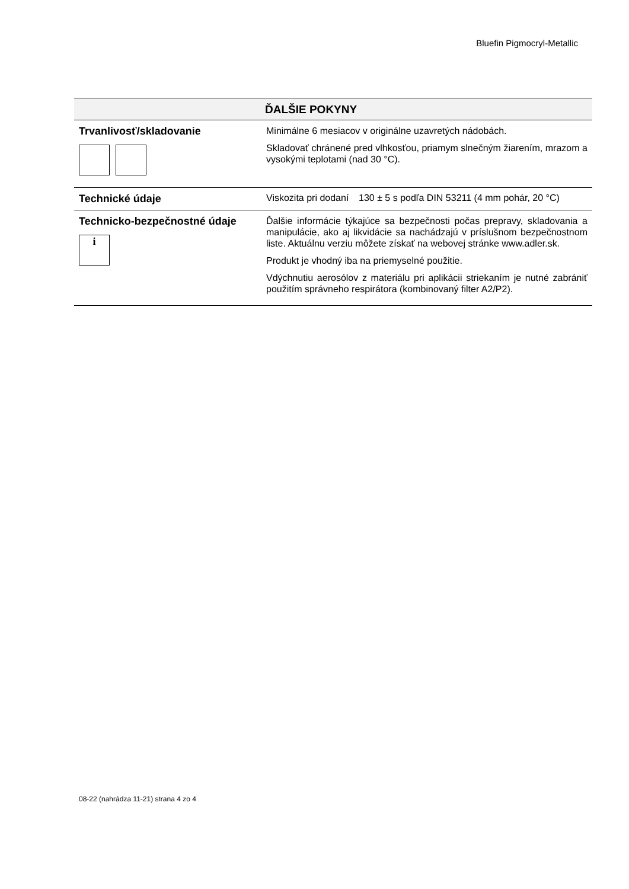Bluefin Pigmocryl-Metallic
| ĎALŠIE POKYNY | | |
| --- | --- | --- |
| Trvanlivosť/skladovanie | Minimálne 6 mesiacov v originálne uzavretých nádobách. Skladovať chránené pred vlhkosťou, priamym slnečným žiarením, mrazom a vysokými teplotami (nad 30 °C). | |
| Technické údaje | Viskozita pri dodaní | 130 ± 5 s podľa DIN 53211 (4 mm pohár, 20 °C) |
| Technicko-bezpečnostné údaje i | Ďalšie informácie týkajúce sa bezpečnosti počas prepravy, skladovania a manipulácie, ako aj likvidácie sa nachádzajú v príslušnom bezpečnostnom liste. Aktuálnu verziu môžete získať na webovej stránke www.adler.sk. Produkt je vhodný iba na priemyselné použitie. Vdýchnutiu aerosólov z materiálu pri aplikácii striekaním je nutné zabrániť použitím správneho respirátora (kombinovaný filter A2/P2). | |
08-22 (nahrádza 11-21) strana 4 zo 4